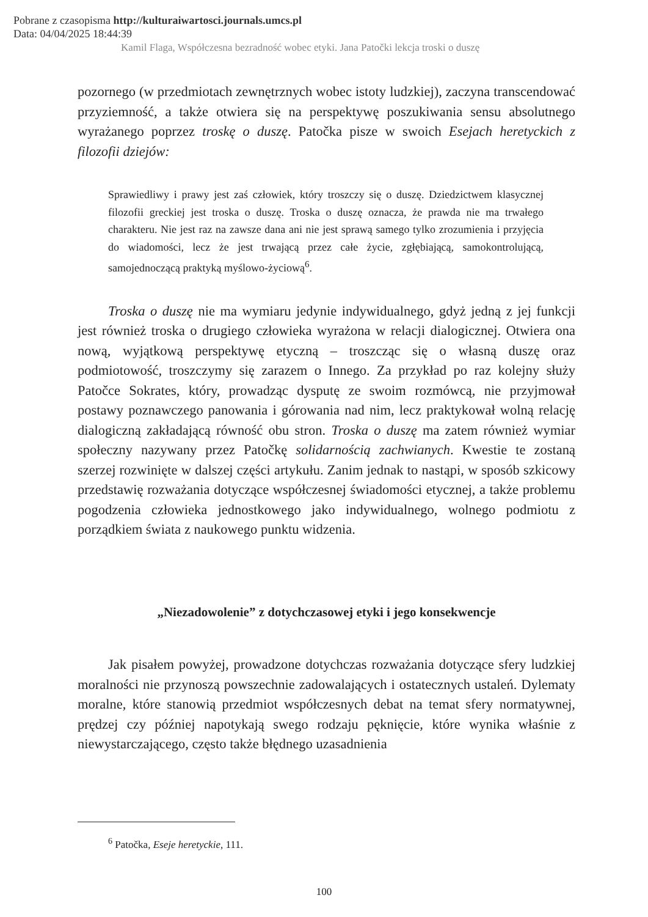Pobrane z czasopisma http://kulturaiwartosci.journals.umcs.pl
Data: 04/04/2025 18:44:39
Kamil Flaga, Współczesna bezradność wobec etyki. Jana Patočki lekcja troski o duszę
pozornego (w przedmiotach zewnętrznych wobec istoty ludzkiej), zaczyna transcendować przyziemność, a także otwiera się na perspektywę poszukiwania sensu absolutnego wyrażanego poprzez troskę o duszę. Patočka pisze w swoich Esejach heretyckich z filozofii dziejów:
Sprawiedliwy i prawy jest zaś człowiek, który troszczy się o duszę. Dziedzictwem klasycznej filozofii greckiej jest troska o duszę. Troska o duszę oznacza, że prawda nie ma trwałego charakteru. Nie jest raz na zawsze dana ani nie jest sprawą samego tylko zrozumienia i przyjęcia do wiadomości, lecz że jest trwającą przez całe życie, zgłębiającą, samokontrolującą, samojednoczącą praktyką myślowo-życiową<sup>6</sup>.
Troska o duszę nie ma wymiaru jedynie indywidualnego, gdyż jedną z jej funkcji jest również troska o drugiego człowieka wyrażona w relacji dialogicznej. Otwiera ona nową, wyjątkową perspektywę etyczną – troszcząc się o własną duszę oraz podmiotowość, troszczymy się zarazem o Innego. Za przykład po raz kolejny służy Patočce Sokrates, który, prowadząc dysputę ze swoim rozmówcą, nie przyjmował postawy poznawczego panowania i górowania nad nim, lecz praktykował wolną relację dialogiczną zakładającą równość obu stron. Troska o duszę ma zatem również wymiar społeczny nazywany przez Patočkę solidarnością zachwianych. Kwestie te zostaną szerzej rozwinięte w dalszej części artykułu. Zanim jednak to nastąpi, w sposób szkicowy przedstawię rozważania dotyczące współczesnej świadomości etycznej, a także problemu pogodzenia człowieka jednostkowego jako indywidualnego, wolnego podmiotu z porządkiem świata z naukowego punktu widzenia.
„Niezadowolenie” z dotychczasowej etyki i jego konsekwencje
Jak pisałem powyżej, prowadzone dotychczas rozważania dotyczące sfery ludzkiej moralności nie przynoszą powszechnie zadowalających i ostatecznych ustaleń. Dylematy moralne, które stanowią przedmiot współczesnych debat na temat sfery normatywnej, prędzej czy później napotykają swego rodzaju pęknięcie, które wynika właśnie z niewystarczającego, często także błędnego uzasadnienia
<sup>6</sup> Patočka, Eseje heretyckie, 111.
100